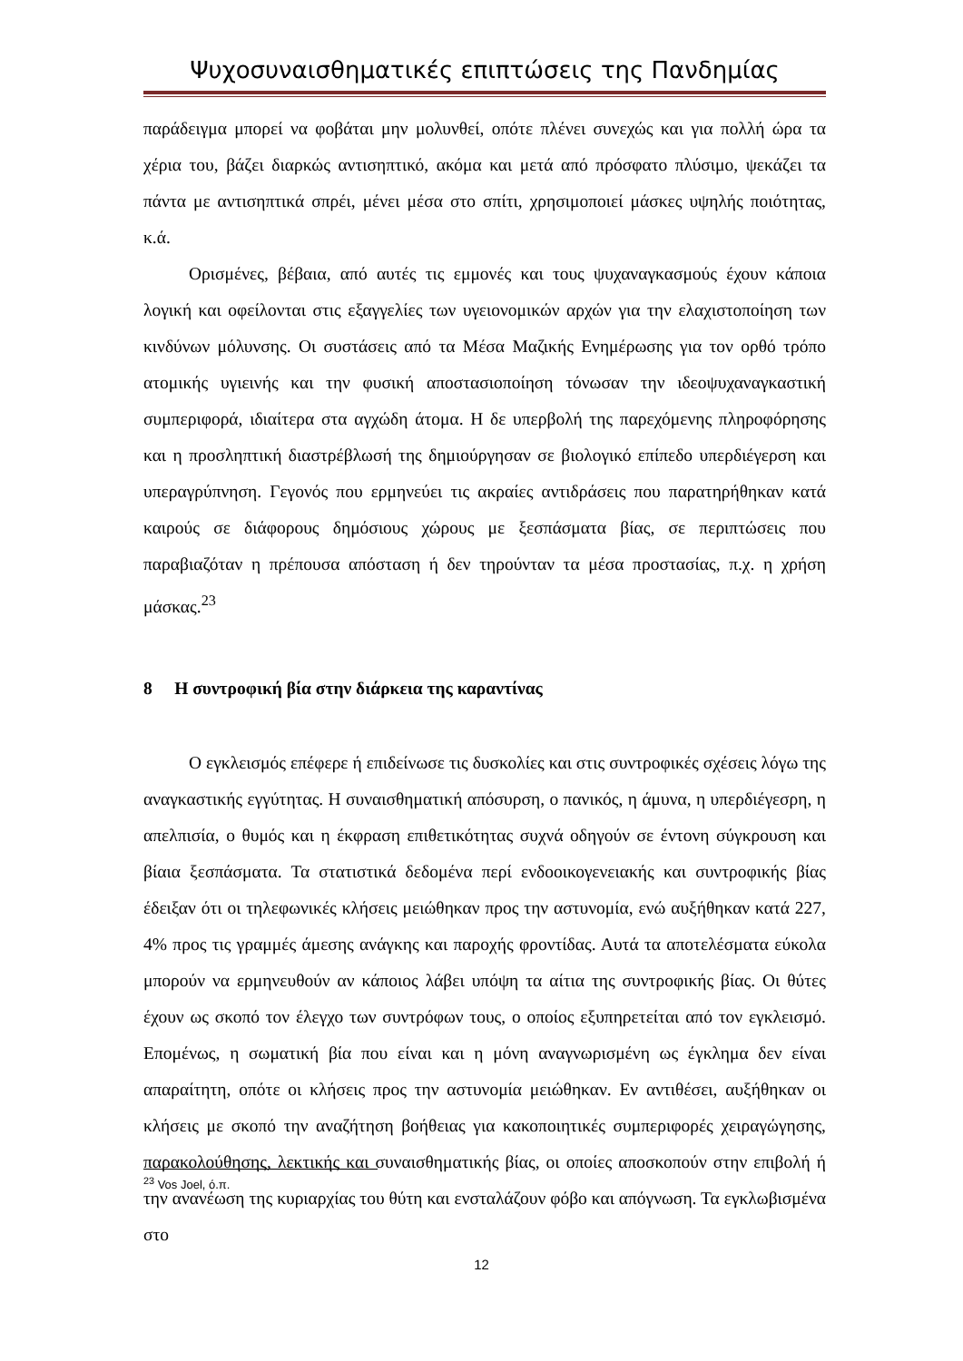Ψυχοσυναισθηματικές επιπτώσεις της Πανδημίας
παράδειγμα μπορεί να φοβάται μην μολυνθεί, οπότε πλένει συνεχώς και για πολλή ώρα τα χέρια του, βάζει διαρκώς αντισηπτικό, ακόμα και μετά από πρόσφατο πλύσιμο, ψεκάζει τα πάντα με αντισηπτικά σπρέι, μένει μέσα στο σπίτι, χρησιμοποιεί μάσκες υψηλής ποιότητας, κ.ά.
Ορισμένες, βέβαια, από αυτές τις εμμονές και τους ψυχαναγκασμούς έχουν κάποια λογική και οφείλονται στις εξαγγελίες των υγειονομικών αρχών για την ελαχιστοποίηση των κινδύνων μόλυνσης. Οι συστάσεις από τα Μέσα Μαζικής Ενημέρωσης για τον ορθό τρόπο ατομικής υγιεινής και την φυσική αποστασιοποίηση τόνωσαν την ιδεοψυχαναγκαστική συμπεριφορά, ιδιαίτερα στα αγχώδη άτομα. Η δε υπερβολή της παρεχόμενης πληροφόρησης και η προσληπτική διαστρέβλωσή της δημιούργησαν σε βιολογικό επίπεδο υπερδιέγερση και υπεραγρύπνηση. Γεγονός που ερμηνεύει τις ακραίες αντιδράσεις που παρατηρήθηκαν κατά καιρούς σε διάφορους δημόσιους χώρους με ξεσπάσματα βίας, σε περιπτώσεις που παραβιαζόταν η πρέπουσα απόσταση ή δεν τηρούνταν τα μέσα προστασίας, π.χ. η χρήση μάσκας.<sup>23</sup>
8 Η συντροφική βία στην διάρκεια της καραντίνας
Ο εγκλεισμός επέφερε ή επιδείνωσε τις δυσκολίες και στις συντροφικές σχέσεις λόγω της αναγκαστικής εγγύτητας. Η συναισθηματική απόσυρση, ο πανικός, η άμυνα, η υπερδιέγεσρη, η απελπισία, ο θυμός και η έκφραση επιθετικότητας συχνά οδηγούν σε έντονη σύγκρουση και βίαια ξεσπάσματα. Τα στατιστικά δεδομένα περί ενδοοικογενειακής και συντροφικής βίας έδειξαν ότι οι τηλεφωνικές κλήσεις μειώθηκαν προς την αστυνομία, ενώ αυξήθηκαν κατά 227, 4% προς τις γραμμές άμεσης ανάγκης και παροχής φροντίδας. Αυτά τα αποτελέσματα εύκολα μπορούν να ερμηνευθούν αν κάποιος λάβει υπόψη τα αίτια της συντροφικής βίας. Οι θύτες έχουν ως σκοπό τον έλεγχο των συντρόφων τους, ο οποίος εξυπηρετείται από τον εγκλεισμό. Επομένως, η σωματική βία που είναι και η μόνη αναγνωρισμένη ως έγκλημα δεν είναι απαραίτητη, οπότε οι κλήσεις προς την αστυνομία μειώθηκαν. Εν αντιθέσει, αυξήθηκαν οι κλήσεις με σκοπό την αναζήτηση βοήθειας για κακοποιητικές συμπεριφορές χειραγώγησης, παρακολούθησης, λεκτικής και συναισθηματικής βίας, οι οποίες αποσκοπούν στην επιβολή ή την ανανέωση της κυριαρχίας του θύτη και ενσταλάζουν φόβο και απόγνωση. Τα εγκλωβισμένα στο
<sup>23</sup> Vos Joel, ό.π.
12